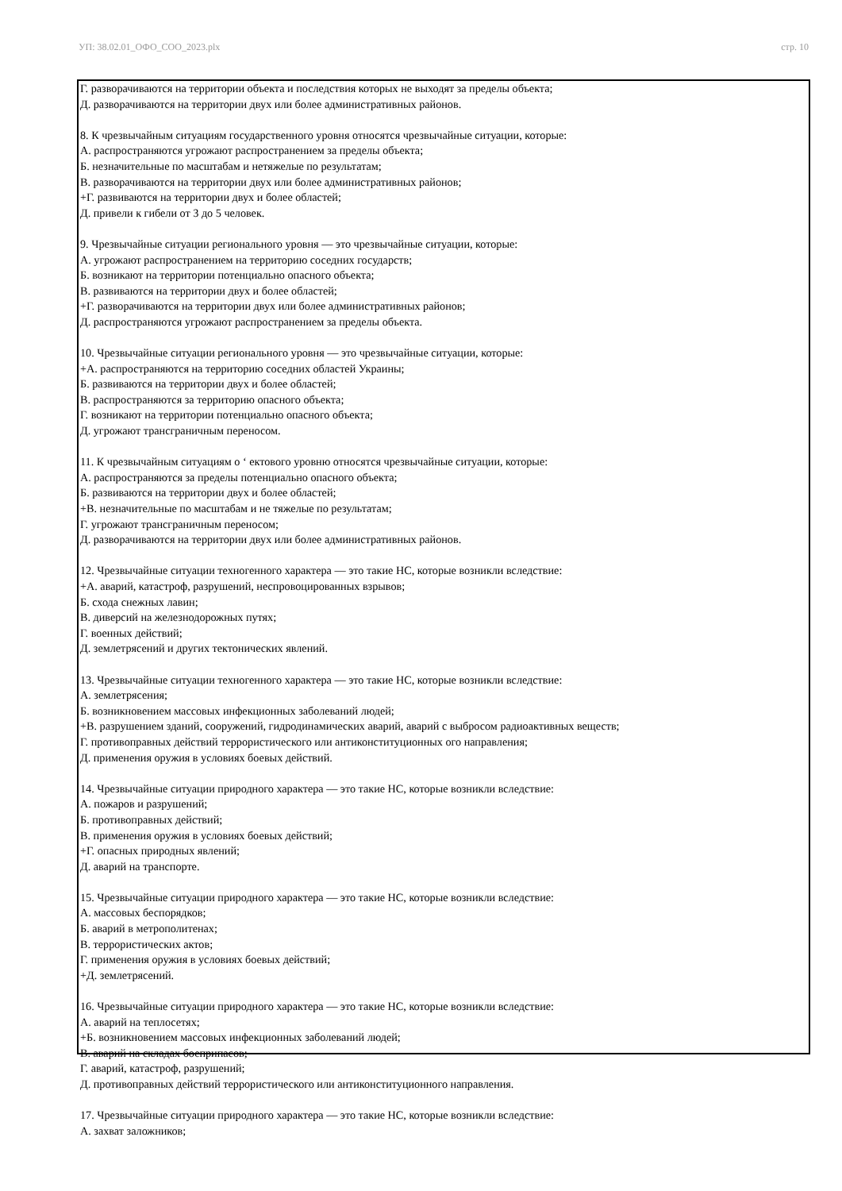УП: 38.02.01_ОФО_СОО_2023.plx стр. 10
Г. разворачиваются на территории объекта и последствия которых не выходят за пределы объекта;
Д. разворачиваются на территории двух или более административных районов.
8. К чрезвычайным ситуациям государственного уровня относятся чрезвычайные ситуации, которые:
А. распространяются угрожают распространением за пределы объекта;
Б. незначительные по масштабам и нетяжелые по результатам;
В. разворачиваются на территории двух или более административных районов;
+Г. развиваются на территории двух и более областей;
Д. привели к гибели от 3 до 5 человек.
9. Чрезвычайные ситуации регионального уровня — это чрезвычайные ситуации, которые:
А. угрожают распространением на территорию соседних государств;
Б. возникают на территории потенциально опасного объекта;
В. развиваются на территории двух и более областей;
+Г. разворачиваются на территории двух или более административных районов;
Д. распространяются угрожают распространением за пределы объекта.
10. Чрезвычайные ситуации регионального уровня — это чрезвычайные ситуации, которые:
+А. распространяются на территорию соседних областей Украины;
Б. развиваются на территории двух и более областей;
В. распространяются за территорию опасного объекта;
Г. возникают на территории потенциально опасного объекта;
Д. угрожают трансграничным переносом.
11. К чрезвычайным ситуациям о ‘ ектового уровню относятся чрезвычайные ситуации, которые:
А. распространяются за пределы потенциально опасного объекта;
Б. развиваются на территории двух и более областей;
+В. незначительные по масштабам и не тяжелые по результатам;
Г. угрожают трансграничным переносом;
Д. разворачиваются на территории двух или более административных районов.
12. Чрезвычайные ситуации техногенного характера — это такие НС, которые возникли вследствие:
+А. аварий, катастроф, разрушений, неспровоцированных взрывов;
Б. схода снежных лавин;
В. диверсий на железнодорожных путях;
Г. военных действий;
Д. землетрясений и других тектонических явлений.
13. Чрезвычайные ситуации техногенного характера — это такие НС, которые возникли вследствие:
А. землетрясения;
Б. возникновением массовых инфекционных заболеваний людей;
+В. разрушением зданий, сооружений, гидродинамических аварий, аварий с выбросом радиоактивных веществ;
Г. противоправных действий террористического или антиконституционных ого направления;
Д. применения оружия в условиях боевых действий.
14. Чрезвычайные ситуации природного характера — это такие НС, которые возникли вследствие:
А. пожаров и разрушений;
Б. противоправных действий;
В. применения оружия в условиях боевых действий;
+Г. опасных природных явлений;
Д. аварий на транспорте.
15. Чрезвычайные ситуации природного характера — это такие НС, которые возникли вследствие:
А. массовых беспорядков;
Б. аварий в метрополитенах;
В. террористических актов;
Г. применения оружия в условиях боевых действий;
+Д. землетрясений.
16. Чрезвычайные ситуации природного характера — это такие НС, которые возникли вследствие:
А. аварий на теплосетях;
+Б. возникновением массовых инфекционных заболеваний людей;
В. аварий на складах боеприпасов;
Г. аварий, катастроф, разрушений;
Д. противоправных действий террористического или антиконституционного направления.
17. Чрезвычайные ситуации природного характера — это такие НС, которые возникли вследствие:
А. захват заложников;